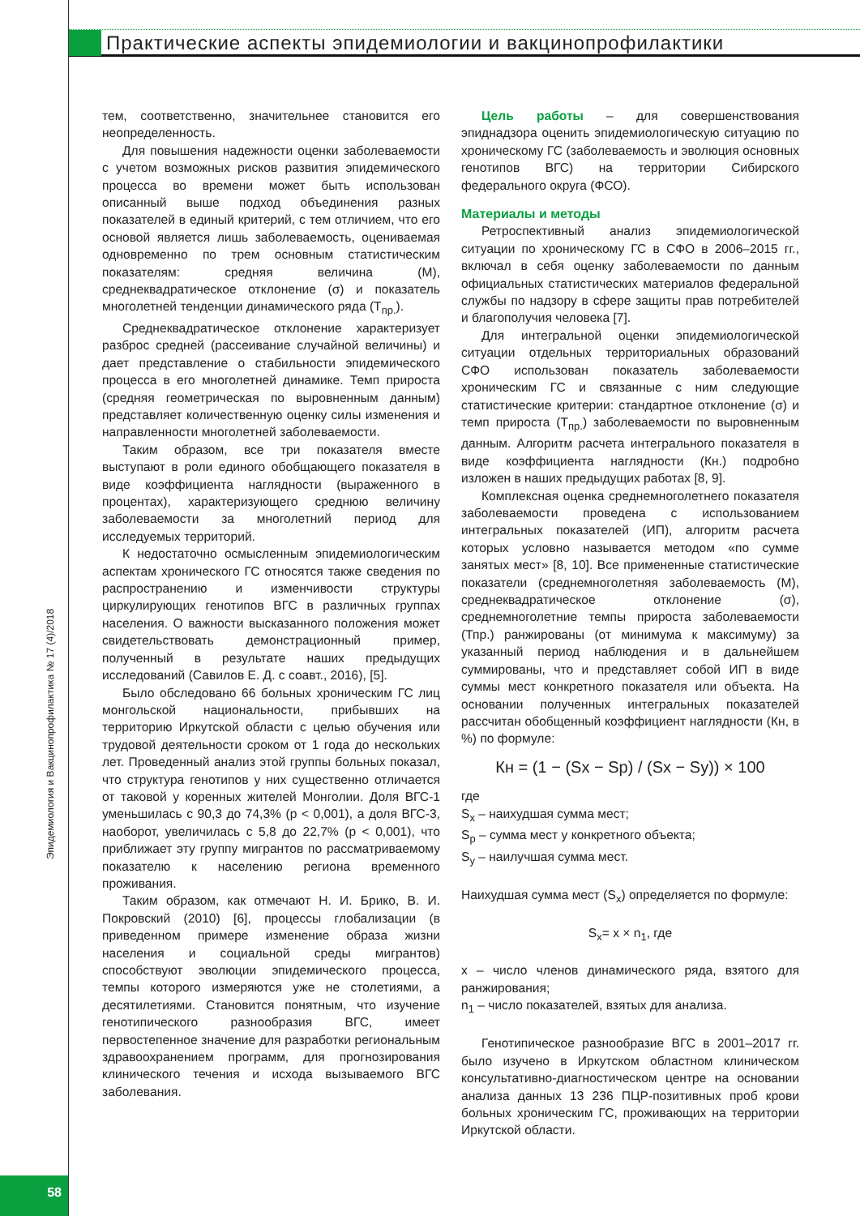Практические аспекты эпидемиологии и вакцинопрофилактики
Эпидемиология и Вакцинопрофилактика № 17 (4)/2018
тем, соответственно, значительнее становится его неопределенность.
Для повышения надежности оценки заболеваемости с учетом возможных рисков развития эпидемического процесса во времени может быть использован описанный выше подход объединения разных показателей в единый критерий, с тем отличием, что его основой является лишь заболеваемость, оцениваемая одновременно по трем основным статистическим показателям: средняя величина (М), среднеквадратическое отклонение (σ) и показатель многолетней тенденции динамического ряда (Т<sub>пр.</sub>).
Среднеквадратическое отклонение характеризует разброс средней (рассеивание случайной величины) и дает представление о стабильности эпидемического процесса в его многолетней динамике. Темп прироста (средняя геометрическая по выровненным данным) представляет количественную оценку силы изменения и направленности многолетней заболеваемости.
Таким образом, все три показателя вместе выступают в роли единого обобщающего показателя в виде коэффициента наглядности (выраженного в процентах), характеризующего среднюю величину заболеваемости за многолетний период для исследуемых территорий.
К недостаточно осмысленным эпидемиологическим аспектам хронического ГС относятся также сведения по распространению и изменчивости структуры циркулирующих генотипов ВГС в различных группах населения. О важности высказанного положения может свидетельствовать демонстрационный пример, полученный в результате наших предыдущих исследований (Савилов Е. Д. с соавт., 2016), [5].
Было обследовано 66 больных хроническим ГС лиц монгольской национальности, прибывших на территорию Иркутской области с целью обучения или трудовой деятельности сроком от 1 года до нескольких лет. Проведенный анализ этой группы больных показал, что структура генотипов у них существенно отличается от таковой у коренных жителей Монголии. Доля ВГС-1 уменьшилась с 90,3 до 74,3% (р < 0,001), а доля ВГС-3, наоборот, увеличилась с 5,8 до 22,7% (р < 0,001), что приближает эту группу мигрантов по рассматриваемому показателю к населению региона временного проживания.
Таким образом, как отмечают Н. И. Брико, В. И. Покровский (2010) [6], процессы глобализации (в приведенном примере изменение образа жизни населения и социальной среды мигрантов) способствуют эволюции эпидемического процесса, темпы которого измеряются уже не столетиями, а десятилетиями. Становится понятным, что изучение генотипического разнообразия ВГС, имеет первостепенное значение для разработки региональным здравоохранением программ, для прогнозирования клинического течения и исхода вызываемого ВГС заболевания.
Цель работы – для совершенствования эпиднадзора оценить эпидемиологическую ситуацию по хроническому ГС (заболеваемость и эволюция основных генотипов ВГС) на территории Сибирского федерального округа (ФСО).
Материалы и методы
Ретроспективный анализ эпидемиологической ситуации по хроническому ГС в СФО в 2006–2015 гг., включал в себя оценку заболеваемости по данным официальных статистических материалов федеральной службы по надзору в сфере защиты прав потребителей и благополучия человека [7].
Для интегральной оценки эпидемиологической ситуации отдельных территориальных образований СФО использован показатель заболеваемости хроническим ГС и связанные с ним следующие статистические критерии: стандартное отклонение (σ) и темп прироста (Т<sub>пр.</sub>) заболеваемости по выровненным данным. Алгоритм расчета интегрального показателя в виде коэффициента наглядности (Кн.) подробно изложен в наших предыдущих работах [8, 9].
Комплексная оценка среднемноголетнего показателя заболеваемости проведена с использованием интегральных показателей (ИП), алгоритм расчета которых условно называется методом «по сумме занятых мест» [8, 10]. Все примененные статистические показатели (среднемноголетняя заболеваемость (М), среднеквадратическое отклонение (σ), среднемноголетние темпы прироста заболеваемости (Тпр.) ранжированы (от минимума к максимуму) за указанный период наблюдения и в дальнейшем суммированы, что и представляет собой ИП в виде суммы мест конкретного показателя или объекта. На основании полученных интегральных показателей рассчитан обобщенный коэффициент наглядности (Кн, в %) по формуле:
Кн = (1 − (Sx − Sp) / (Sx − Sy)) × 100
где
S<sub>x</sub> – наихудшая сумма мест;
S<sub>p</sub> – сумма мест у конкретного объекта;
S<sub>y</sub> – наилучшая сумма мест.
Наихудшая сумма мест (S<sub>x</sub>) определяется по формуле:
S<sub>x</sub>= x × n<sub>1</sub>, где
х – число членов динамического ряда, взятого для ранжирования;
n<sub>1</sub> – число показателей, взятых для анализа.
Генотипическое разнообразие ВГС в 2001–2017 гг. было изучено в Иркутском областном клиническом консультативно-диагностическом центре на основании анализа данных 13 236 ПЦР-позитивных проб крови больных хроническим ГС, проживающих на территории Иркутской области.
58